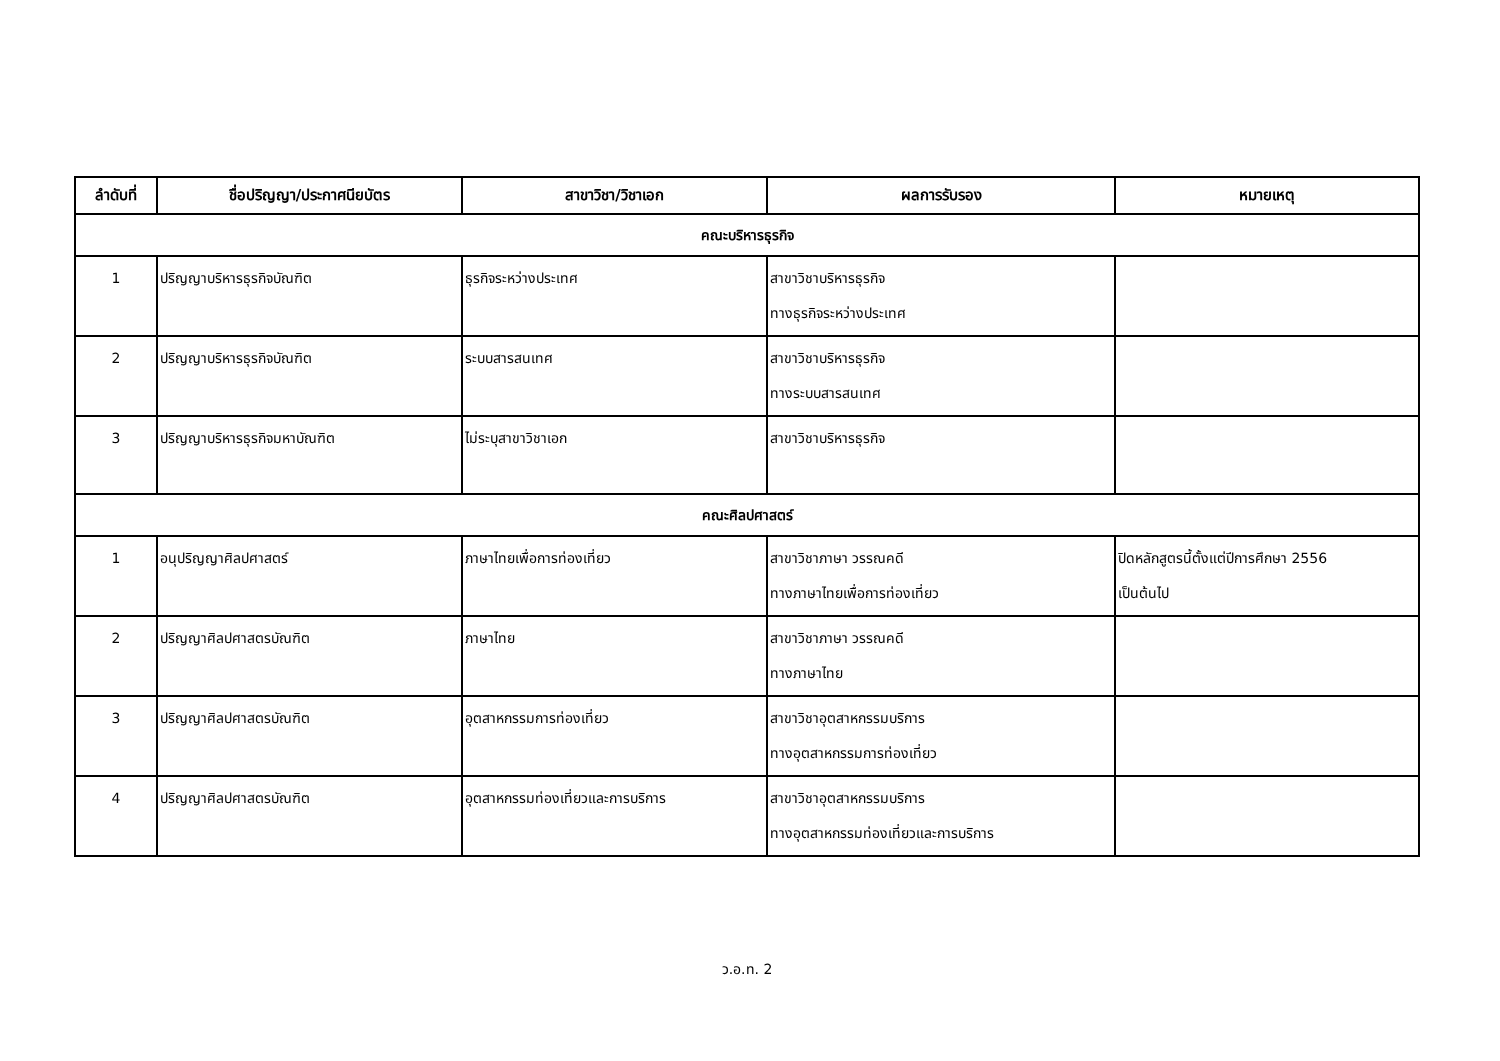| ลำดับที่ | ชื่อปริญญา/ประกาศนียบัตร | สาขาวิชา/วิชาเอก | ผลการรับรอง | หมายเหตุ |
| --- | --- | --- | --- | --- |
| คณะบริหารธุรกิจ | | | | |
| 1 | ปริญญาบริหารธุรกิจบัณฑิต | ธุรกิจระหว่างประเทศ | สาขาวิชาบริหารธุรกิจ ทางธุรกิจระหว่างประเทศ | |
| 2 | ปริญญาบริหารธุรกิจบัณฑิต | ระบบสารสนเทศ | สาขาวิชาบริหารธุรกิจ ทางระบบสารสนเทศ | |
| 3 | ปริญญาบริหารธุรกิจมหาบัณฑิต | ไม่ระบุสาขาวิชาเอก | สาขาวิชาบริหารธุรกิจ | |
| คณะศิลปศาสตร์ | | | | |
| 1 | อนุปริญญาศิลปศาสตร์ | ภาษาไทยเพื่อการท่องเที่ยว | สาขาวิชาภาษา วรรณคดี ทางภาษาไทยเพื่อการท่องเที่ยว | ปิดหลักสูตรนี้ตั้งแต่ปีการศึกษา 2556 เป็นต้นไป |
| 2 | ปริญญาศิลปศาสตรบัณฑิต | ภาษาไทย | สาขาวิชาภาษา วรรณคดี ทางภาษาไทย | |
| 3 | ปริญญาศิลปศาสตรบัณฑิต | อุตสาหกรรมการท่องเที่ยว | สาขาวิชาอุตสาหกรรมบริการ ทางอุตสาหกรรมการท่องเที่ยว | |
| 4 | ปริญญาศิลปศาสตรบัณฑิต | อุตสาหกรรมท่องเที่ยวและการบริการ | สาขาวิชาอุตสาหกรรมบริการ ทางอุตสาหกรรมท่องเที่ยวและการบริการ | |
ว.อ.ท. 2